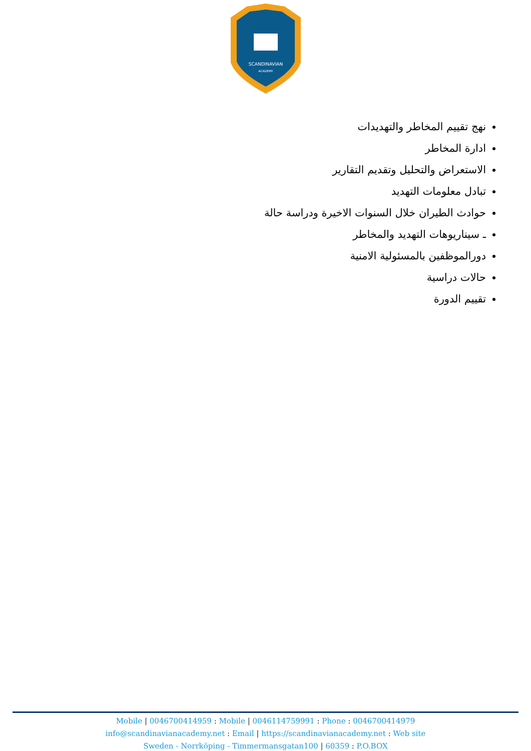SCANDINAVIAN
ACADEMY
نهج تقييم المخاطر والتهديدات
ادارة المخاطر
الاستعراض والتحليل وتقديم التقارير
تبادل معلومات التهديد
حوادث الطيران خلال السنوات الاخيرة ودراسة حالة
ـ سيناريوهات التهديد والمخاطر
دورالموظفين بالمسئولية الامنية
حالات دراسية
تقييم الدورة
Mobile | 0046700414959 : Mobile | 0046114759991 : Phone : 0046700414979
info@scandinavianacademy.net : Email | https://scandinavianacademy.net : Web site
Sweden - Norrköping - Timmermansgatan100 | 60359 : P.O.BOX